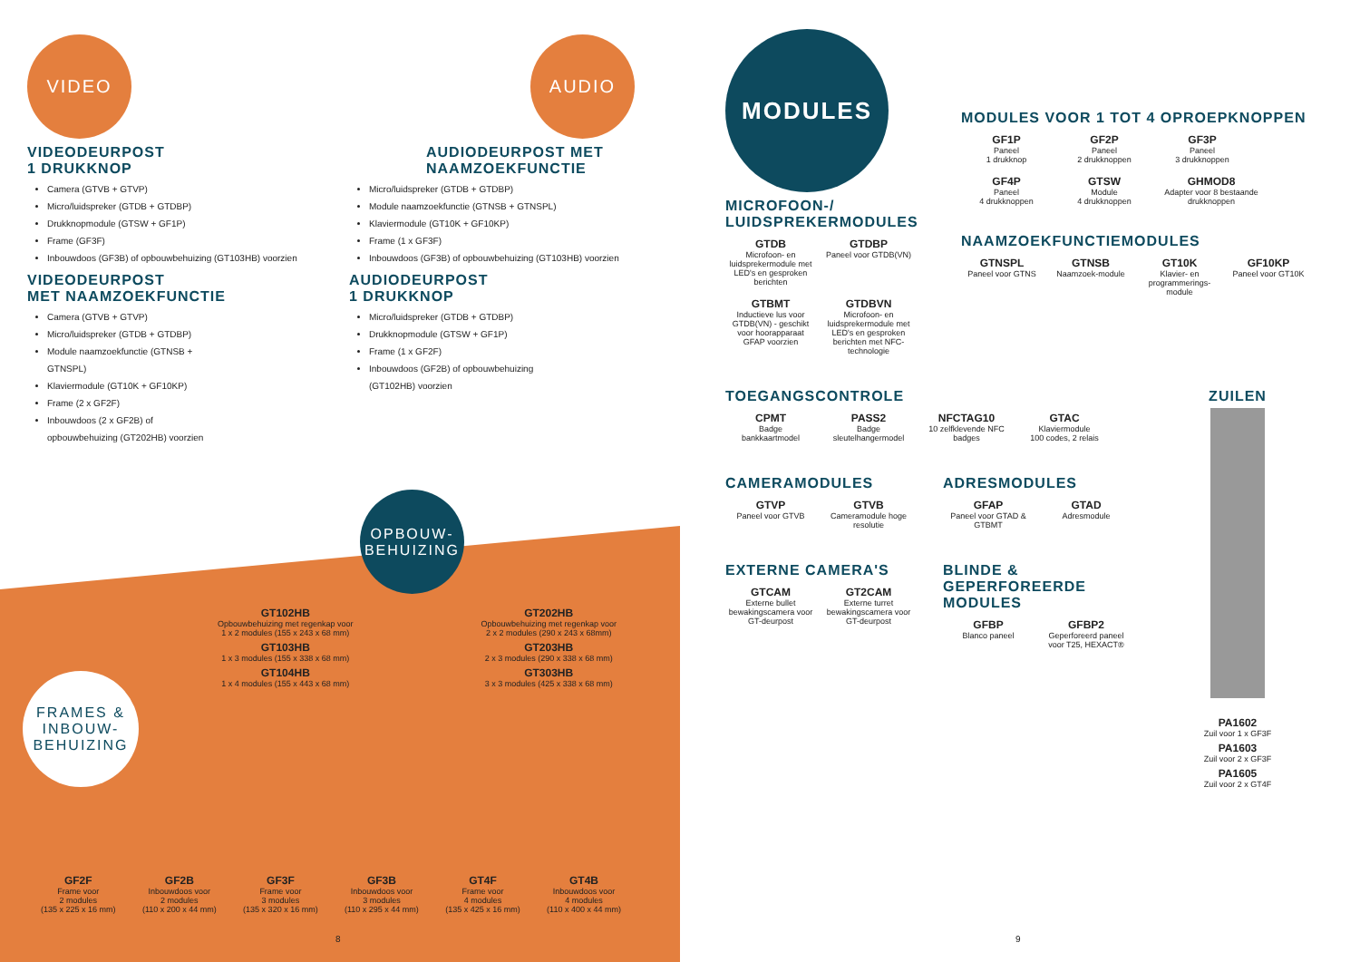VIDEO
VIDEODEURPOST
1 DRUKKNOP
Camera (GTVB + GTVP)
Micro/luidspreker (GTDB + GTDBP)
Drukknopmodule (GTSW + GF1P)
Frame (GF3F)
Inbouwdoos (GF3B) of opbouwbehuizing (GT103HB) voorzien
VIDEODEURPOST
MET NAAMZOEKFUNCTIE
Camera (GTVB + GTVP)
Micro/luidspreker (GTDB + GTDBP)
Module naamzoekfunctie (GTNSB + GTNSPL)
Klaviermodule (GT10K + GF10KP)
Frame (2 x GF2F)
Inbouwdoos (2 x GF2B) of opbouwbehuizing (GT202HB) voorzien
AUDIO
AUDIODEURPOST MET
NAAMZOEKFUNCTIE
Micro/luidspreker (GTDB + GTDBP)
Module naamzoekfunctie (GTNSB + GTNSPL)
Klaviermodule (GT10K + GF10KP)
Frame (1 x GF3F)
Inbouwdoos (GF3B) of opbouwbehuizing (GT103HB) voorzien
AUDIODEURPOST
1 DRUKKNOP
Micro/luidspreker (GTDB + GTDBP)
Drukknopmodule (GTSW + GF1P)
Frame (1 x GF2F)
Inbouwdoos (GF2B) of opbouwbehuizing (GT102HB) voorzien
OPBOUW-
BEHUIZING
GT102HB
Opbouwbehuizing met regenkap voor
1 x 2 modules (155 x 243 x 68 mm)
GT103HB
1 x 3 modules (155 x 338 x 68 mm)
GT104HB
1 x 4 modules (155 x 443 x 68 mm)
GT202HB
Opbouwbehuizing met regenkap voor
2 x 2 modules (290 x 243 x 68mm)
GT203HB
2 x 3 modules (290 x 338 x 68 mm)
GT303HB
3 x 3 modules (425 x 338 x 68 mm)
FRAMES &
INBOUW-
BEHUIZING
GF2F
Frame voor
2 modules
(135 x 225 x 16 mm)
GF2B
Inbouwdoos voor
2 modules
(110 x 200 x 44 mm)
GF3F
Frame voor
3 modules
(135 x 320 x 16 mm)
GF3B
Inbouwdoos voor
3 modules
(110 x 295 x 44 mm)
GT4F
Frame voor
4 modules
(135 x 425 x 16 mm)
GT4B
Inbouwdoos voor
4 modules
(110 x 400 x 44 mm)
8
MODULES
MICROFOON-/
LUIDSPREKERMODULES
GTDB
Microfoon- en luidsprekermodule met LED's en gesproken berichten
GTDBP
Paneel voor GTDB(VN)
GTBMT
Inductieve lus voor GTDB(VN) - geschikt voor hoorapparaat GFAP voorzien
GTDBVN
Microfoon- en luidsprekermodule met LED's en gesproken berichten met NFC-technologie
MODULES VOOR 1 TOT 4 OPROEPKNOPPEN
GF1P
Paneel
1 drukknop
GF2P
Paneel
2 drukknoppen
GF3P
Paneel
3 drukknoppen
GF4P
Paneel
4 drukknoppen
GTSW
Module
4 drukknoppen
GHMOD8
Adapter voor 8 bestaande drukknoppen
NAAMZOEKFUNCTIEMODULES
GTNSPL
Paneel voor GTNS
GTNSB
Naamzoek-module
GT10K
Klavier- en programmerings-module
GF10KP
Paneel voor GT10K
TOEGANGSCONTROLE
CPMT
Badge
bankkaartmodel
PASS2
Badge
sleutelhangermodel
NFCTAG10
10 zelfklevende NFC badges
GTAC
Klaviermodule
100 codes, 2 relais
CAMERAMODULES
GTVP
Paneel voor GTVB
GTVB
Cameramodule hoge resolutie
ADRESMODULES
GFAP
Paneel voor GTAD & GTBMT
GTAD
Adresmodule
EXTERNE CAMERA'S
GTCAM
Externe bullet bewakingscamera voor GT-deurpost
GT2CAM
Externe turret bewakingscamera voor GT-deurpost
BLINDE & GEPERFOREERDE MODULES
GFBP
Blanco paneel
GFBP2
Geperforeerd paneel voor T25, HEXACT®
ZUILEN
PA1602
Zuil voor 1 x GF3F
PA1603
Zuil voor 2 x GF3F
PA1605
Zuil voor 2 x GT4F
9